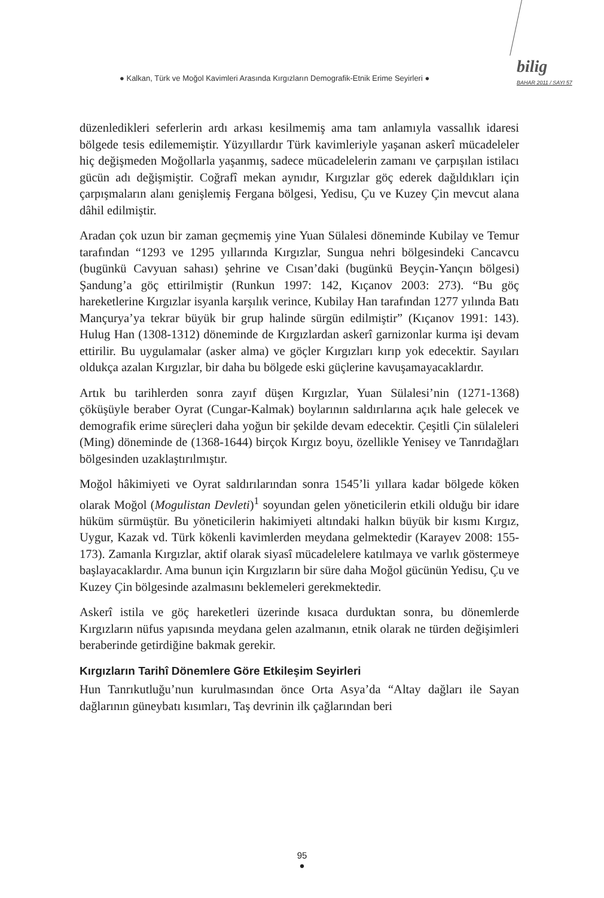● Kalkan, Türk ve Moğol Kavimleri Arasında Kırgızların Demografik-Etnik Erime Seyirleri ●
bilig
BAHAR 2011 / SAYI 57
düzenledikleri seferlerin ardı arkası kesilmemiş ama tam anlamıyla vassallık idaresi bölgede tesis edilememiştir. Yüzyıllardır Türk kavimleriyle yaşanan askerî mücadeleler hiç değişmeden Moğollarla yaşanmış, sadece mücadelelerin zamanı ve çarpışılan istilacı gücün adı değişmiştir. Coğrafî mekan aynıdır, Kırgızlar göç ederek dağıldıkları için çarpışmaların alanı genişlemiş Fergana bölgesi, Yedisu, Çu ve Kuzey Çin mevcut alana dâhil edilmiştir.
Aradan çok uzun bir zaman geçmemiş yine Yuan Sülalesi döneminde Kubilay ve Temur tarafından “1293 ve 1295 yıllarında Kırgızlar, Sungua nehri bölgesindeki Cancavcu (bugünkü Cavyuan sahası) şehrine ve Cısan’daki (bugünkü Beyçin-Yançın bölgesi) Şandung’a göç ettirilmiştir (Runkun 1997: 142, Kıçanov 2003: 273). “Bu göç hareketlerine Kırgızlar isyanla karşılık verince, Kubilay Han tarafından 1277 yılında Batı Mançurya’ya tekrar büyük bir grup halinde sürgün edilmiştir” (Kıçanov 1991: 143). Hulug Han (1308-1312) döneminde de Kırgızlardan askerî garnizonlar kurma işi devam ettirilir. Bu uygulamalar (asker alma) ve göçler Kırgızları kırıp yok edecektir. Sayıları oldukça azalan Kırgızlar, bir daha bu bölgede eski güçlerine kavuşamayacaklardır.
Artık bu tarihlerden sonra zayıf düşen Kırgızlar, Yuan Sülalesi’nin (1271-1368) çöküşüyle beraber Oyrat (Cungar-Kalmak) boylarının saldırılarına açık hale gelecek ve demografik erime süreçleri daha yoğun bir şekilde devam edecektir. Çeşitli Çin sülaleleri (Ming) döneminde de (1368-1644) birçok Kırgız boyu, özellikle Yenisey ve Tanrıdağları bölgesinden uzaklaştırılmıştır.
Moğol hâkimiyeti ve Oyrat saldırılarından sonra 1545’li yıllara kadar bölgede köken olarak Moğol (Mogulistan Devleti)<sup>1</sup> soyundan gelen yöneticilerin etkili olduğu bir idare hüküm sürmüştür. Bu yöneticilerin hakimiyeti altındaki halkın büyük bir kısmı Kırgız, Uygur, Kazak vd. Türk kökenli kavimlerden meydana gelmektedir (Karayev 2008: 155-173). Zamanla Kırgızlar, aktif olarak siyasî mücadelelere katılmaya ve varlık göstermeye başlayacaklardır. Ama bunun için Kırgızların bir süre daha Moğol gücünün Yedisu, Çu ve Kuzey Çin bölgesinde azalmasını beklemeleri gerekmektedir.
Askerî istila ve göç hareketleri üzerinde kısaca durduktan sonra, bu dönemlerde Kırgızların nüfus yapısında meydana gelen azalmanın, etnik olarak ne türden değişimleri beraberinde getirdiğine bakmak gerekir.
Kırgızların Tarihî Dönemlere Göre Etkileşim Seyirleri
Hun Tanrıkutluğu’nun kurulmasından önce Orta Asya’da “Altay dağları ile Sayan dağlarının güneybatı kısımları, Taş devrinin ilk çağlarından beri
95
●